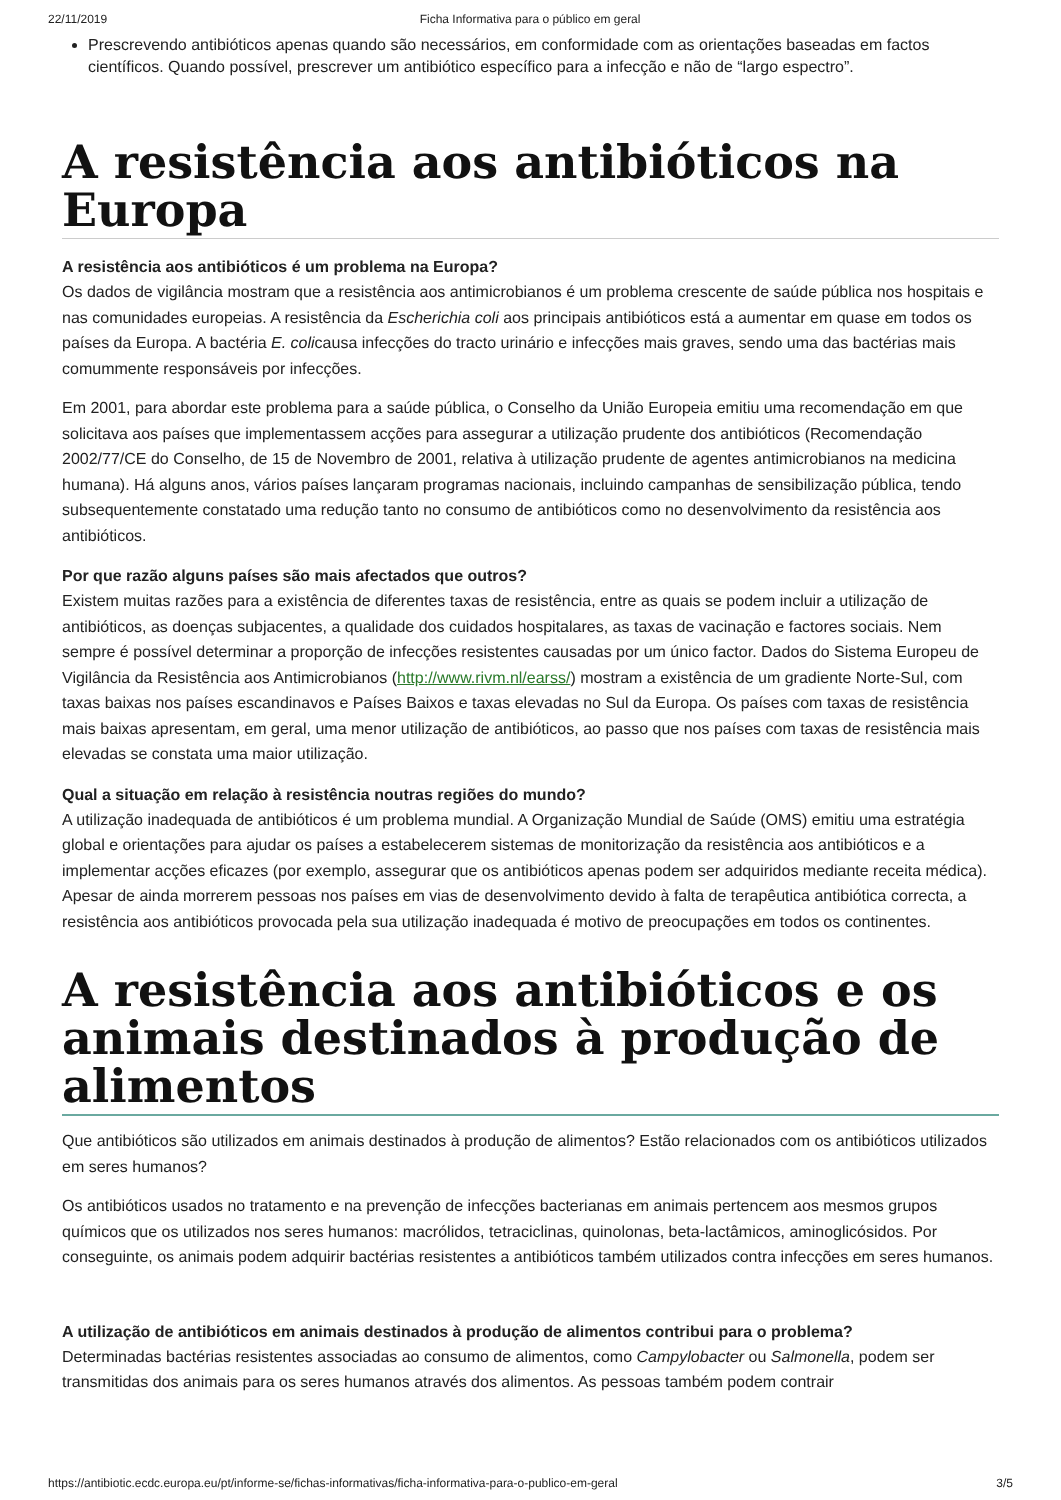22/11/2019 Ficha Informativa para o público em geral
Prescrevendo antibióticos apenas quando são necessários, em conformidade com as orientações baseadas em factos científicos. Quando possível, prescrever um antibiótico específico para a infecção e não de “largo espectro”.
A resistência aos antibióticos na Europa
A resistência aos antibióticos é um problema na Europa?
Os dados de vigilância mostram que a resistência aos antimicrobianos é um problema crescente de saúde pública nos hospitais e nas comunidades europeias. A resistência da Escherichia coli aos principais antibióticos está a aumentar em quase em todos os países da Europa. A bactéria E. colicausa infecções do tracto urinário e infecções mais graves, sendo uma das bactérias mais comummente responsáveis por infecções.
Em 2001, para abordar este problema para a saúde pública, o Conselho da União Europeia emitiu uma recomendação em que solicitava aos países que implementassem acções para assegurar a utilização prudente dos antibióticos (Recomendação 2002/77/CE do Conselho, de 15 de Novembro de 2001, relativa à utilização prudente de agentes antimicrobianos na medicina humana). Há alguns anos, vários países lançaram programas nacionais, incluindo campanhas de sensibilização pública, tendo subsequentemente constatado uma redução tanto no consumo de antibióticos como no desenvolvimento da resistência aos antibióticos.
Por que razão alguns países são mais afectados que outros?
Existem muitas razões para a existência de diferentes taxas de resistência, entre as quais se podem incluir a utilização de antibióticos, as doenças subjacentes, a qualidade dos cuidados hospitalares, as taxas de vacinação e factores sociais. Nem sempre é possível determinar a proporção de infecções resistentes causadas por um único factor. Dados do Sistema Europeu de Vigilância da Resistência aos Antimicrobianos (http://www.rivm.nl/earss/) mostram a existência de um gradiente Norte-Sul, com taxas baixas nos países escandinavos e Países Baixos e taxas elevadas no Sul da Europa. Os países com taxas de resistência mais baixas apresentam, em geral, uma menor utilização de antibióticos, ao passo que nos países com taxas de resistência mais elevadas se constata uma maior utilização.
Qual a situação em relação à resistência noutras regiões do mundo?
A utilização inadequada de antibióticos é um problema mundial. A Organização Mundial de Saúde (OMS) emitiu uma estratégia global e orientações para ajudar os países a estabelecerem sistemas de monitorização da resistência aos antibióticos e a implementar acções eficazes (por exemplo, assegurar que os antibióticos apenas podem ser adquiridos mediante receita médica). Apesar de ainda morrerem pessoas nos países em vias de desenvolvimento devido à falta de terapêutica antibiótica correcta, a resistência aos antibióticos provocada pela sua utilização inadequada é motivo de preocupações em todos os continentes.
A resistência aos antibióticos e os animais destinados à produção de alimentos
Que antibióticos são utilizados em animais destinados à produção de alimentos? Estão relacionados com os antibióticos utilizados em seres humanos?
Os antibióticos usados no tratamento e na prevenção de infecções bacterianas em animais pertencem aos mesmos grupos químicos que os utilizados nos seres humanos: macrólidos, tetraciclinas, quinolonas, beta-lactâmicos, aminoglicósidos. Por conseguinte, os animais podem adquirir bactérias resistentes a antibióticos também utilizados contra infecções em seres humanos.
A utilização de antibióticos em animais destinados à produção de alimentos contribui para o problema?
Determinadas bactérias resistentes associadas ao consumo de alimentos, como Campylobacter ou Salmonella, podem ser transmitidas dos animais para os seres humanos através dos alimentos. As pessoas também podem contrair
https://antibiotic.ecdc.europa.eu/pt/informe-se/fichas-informativas/ficha-informativa-para-o-publico-em-geral 3/5